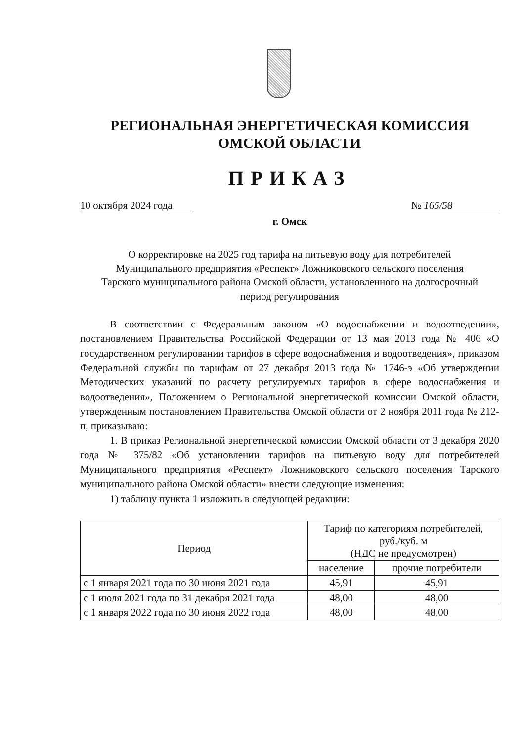РЕГИОНАЛЬНАЯ ЭНЕРГЕТИЧЕСКАЯ КОМИССИЯ
ОМСКОЙ ОБЛАСТИ
ПРИКАЗ
10 октября 2024 года № 165/58
г. Омск
О корректировке на 2025 год тарифа на питьевую воду для потребителей Муниципального предприятия «Респект» Ложниковского сельского поселения Тарского муниципального района Омской области, установленного на долгосрочный период регулирования
В соответствии с Федеральным законом «О водоснабжении и водоотведении», постановлением Правительства Российской Федерации от 13 мая 2013 года № 406 «О государственном регулировании тарифов в сфере водоснабжения и водоотведения», приказом Федеральной службы по тарифам от 27 декабря 2013 года № 1746-э «Об утверждении Методических указаний по расчету регулируемых тарифов в сфере водоснабжения и водоотведения», Положением о Региональной энергетической комиссии Омской области, утвержденным постановлением Правительства Омской области от 2 ноября 2011 года № 212-п, приказываю:
1. В приказ Региональной энергетической комиссии Омской области от 3 декабря 2020 года № 375/82 «Об установлении тарифов на питьевую воду для потребителей Муниципального предприятия «Респект» Ложниковского сельского поселения Тарского муниципального района Омской области» внести следующие изменения:
1) таблицу пункта 1 изложить в следующей редакции:
| Период | Тариф по категориям потребителей, руб./куб. м (НДС не предусмотрен) | |
| --- | --- | --- |
| | население | прочие потребители |
| с 1 января 2021 года по 30 июня 2021 года | 45,91 | 45,91 |
| с 1 июля 2021 года по 31 декабря 2021 года | 48,00 | 48,00 |
| с 1 января 2022 года по 30 июня 2022 года | 48,00 | 48,00 |